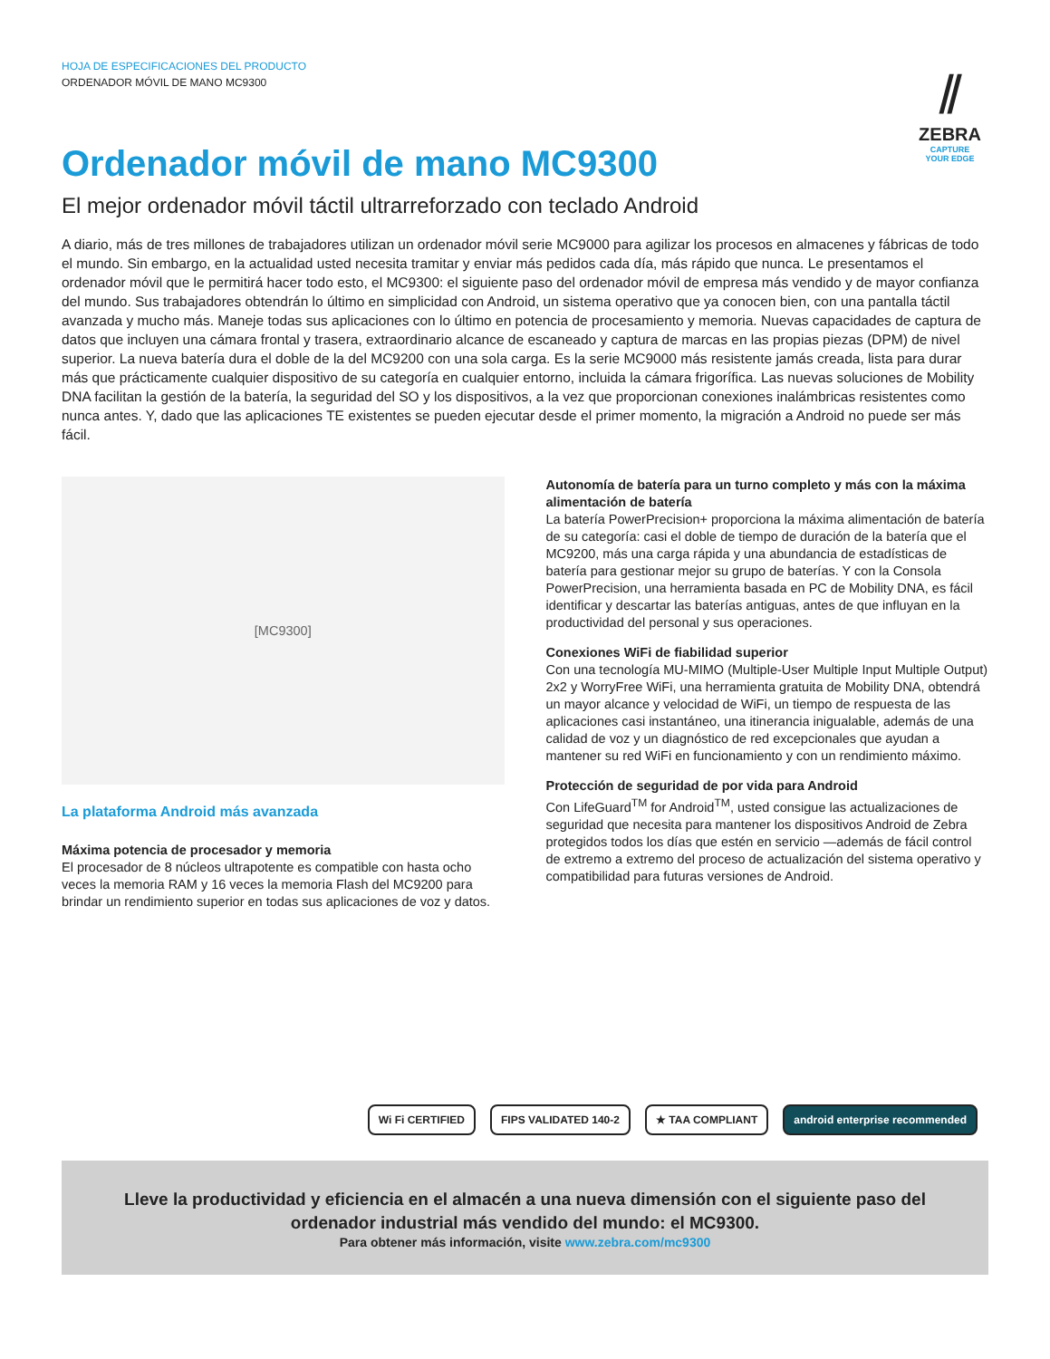HOJA DE ESPECIFICACIONES DEL PRODUCTO
ORDENADOR MÓVIL DE MANO MC9300
⫽
ZEBRA
CAPTURE
YOUR EDGE
Ordenador móvil de mano MC9300
El mejor ordenador móvil táctil ultrarreforzado con teclado Android
A diario, más de tres millones de trabajadores utilizan un ordenador móvil serie MC9000 para agilizar los procesos en almacenes y fábricas de todo el mundo. Sin embargo, en la actualidad usted necesita tramitar y enviar más pedidos cada día, más rápido que nunca. Le presentamos el ordenador móvil que le permitirá hacer todo esto, el MC9300: el siguiente paso del ordenador móvil de empresa más vendido y de mayor confianza del mundo. Sus trabajadores obtendrán lo último en simplicidad con Android, un sistema operativo que ya conocen bien, con una pantalla táctil avanzada y mucho más. Maneje todas sus aplicaciones con lo último en potencia de procesamiento y memoria. Nuevas capacidades de captura de datos que incluyen una cámara frontal y trasera, extraordinario alcance de escaneado y captura de marcas en las propias piezas (DPM) de nivel superior. La nueva batería dura el doble de la del MC9200 con una sola carga. Es la serie MC9000 más resistente jamás creada, lista para durar más que prácticamente cualquier dispositivo de su categoría en cualquier entorno, incluida la cámara frigorífica. Las nuevas soluciones de Mobility DNA facilitan la gestión de la batería, la seguridad del SO y los dispositivos, a la vez que proporcionan conexiones inalámbricas resistentes como nunca antes. Y, dado que las aplicaciones TE existentes se pueden ejecutar desde el primer momento, la migración a Android no puede ser más fácil.
[MC9300]
La plataforma Android más avanzada
Máxima potencia de procesador y memoria
El procesador de 8 núcleos ultrapotente es compatible con hasta ocho veces la memoria RAM y 16 veces la memoria Flash del MC9200 para brindar un rendimiento superior en todas sus aplicaciones de voz y datos.
Autonomía de batería para un turno completo y más con la máxima alimentación de batería
La batería PowerPrecision+ proporciona la máxima alimentación de batería de su categoría: casi el doble de tiempo de duración de la batería que el MC9200, más una carga rápida y una abundancia de estadísticas de batería para gestionar mejor su grupo de baterías. Y con la Consola PowerPrecision, una herramienta basada en PC de Mobility DNA, es fácil identificar y descartar las baterías antiguas, antes de que influyan en la productividad del personal y sus operaciones.
Conexiones WiFi de fiabilidad superior
Con una tecnología MU-MIMO (Multiple-User Multiple Input Multiple Output) 2x2 y WorryFree WiFi, una herramienta gratuita de Mobility DNA, obtendrá un mayor alcance y velocidad de WiFi, un tiempo de respuesta de las aplicaciones casi instantáneo, una itinerancia inigualable, además de una calidad de voz y un diagnóstico de red excepcionales que ayudan a mantener su red WiFi en funcionamiento y con un rendimiento máximo.
Protección de seguridad de por vida para Android
Con LifeGuard<sup>TM</sup> for Android<sup>TM</sup>, usted consigue las actualizaciones de seguridad que necesita para mantener los dispositivos Android de Zebra protegidos todos los días que estén en servicio —además de fácil control de extremo a extremo del proceso de actualización del sistema operativo y compatibilidad para futuras versiones de Android.
Wi Fi CERTIFIED FIPS VALIDATED 140-2 ★ TAA COMPLIANT android enterprise recommended
Lleve la productividad y eficiencia en el almacén a una nueva dimensión con el siguiente paso del ordenador industrial más vendido del mundo: el MC9300.
Para obtener más información, visite www.zebra.com/mc9300